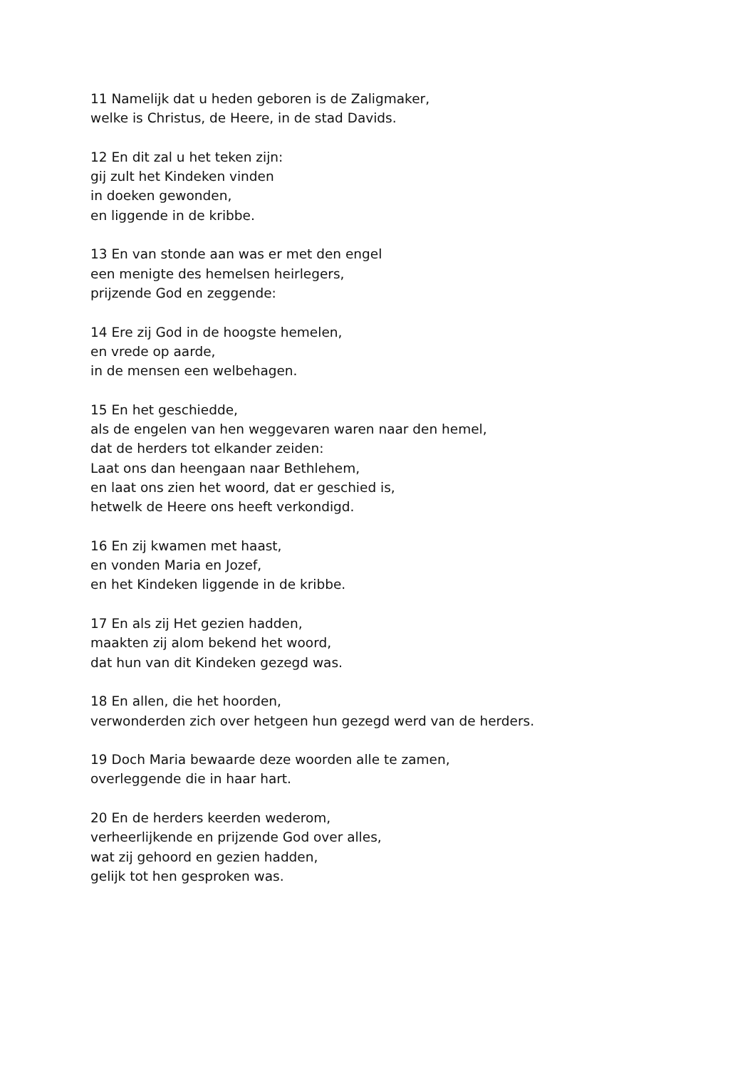11 Namelijk dat u heden geboren is de Zaligmaker,
welke is Christus, de Heere, in de stad Davids.
12 En dit zal u het teken zijn:
gij zult het Kindeken vinden
in doeken gewonden,
en liggende in de kribbe.
13 En van stonde aan was er met den engel
een menigte des hemelsen heirlegers,
prijzende God en zeggende:
14 Ere zij God in de hoogste hemelen,
en vrede op aarde,
in de mensen een welbehagen.
15 En het geschiedde,
als de engelen van hen weggevaren waren naar den hemel,
dat de herders tot elkander zeiden:
Laat ons dan heengaan naar Bethlehem,
en laat ons zien het woord, dat er geschied is,
hetwelk de Heere ons heeft verkondigd.
16 En zij kwamen met haast,
en vonden Maria en Jozef,
en het Kindeken liggende in de kribbe.
17 En als zij Het gezien hadden,
maakten zij alom bekend het woord,
dat hun van dit Kindeken gezegd was.
18 En allen, die het hoorden,
verwonderden zich over hetgeen hun gezegd werd van de herders.
19 Doch Maria bewaarde deze woorden alle te zamen,
overleggende die in haar hart.
20 En de herders keerden wederom,
verheerlijkende en prijzende God over alles,
wat zij gehoord en gezien hadden,
gelijk tot hen gesproken was.